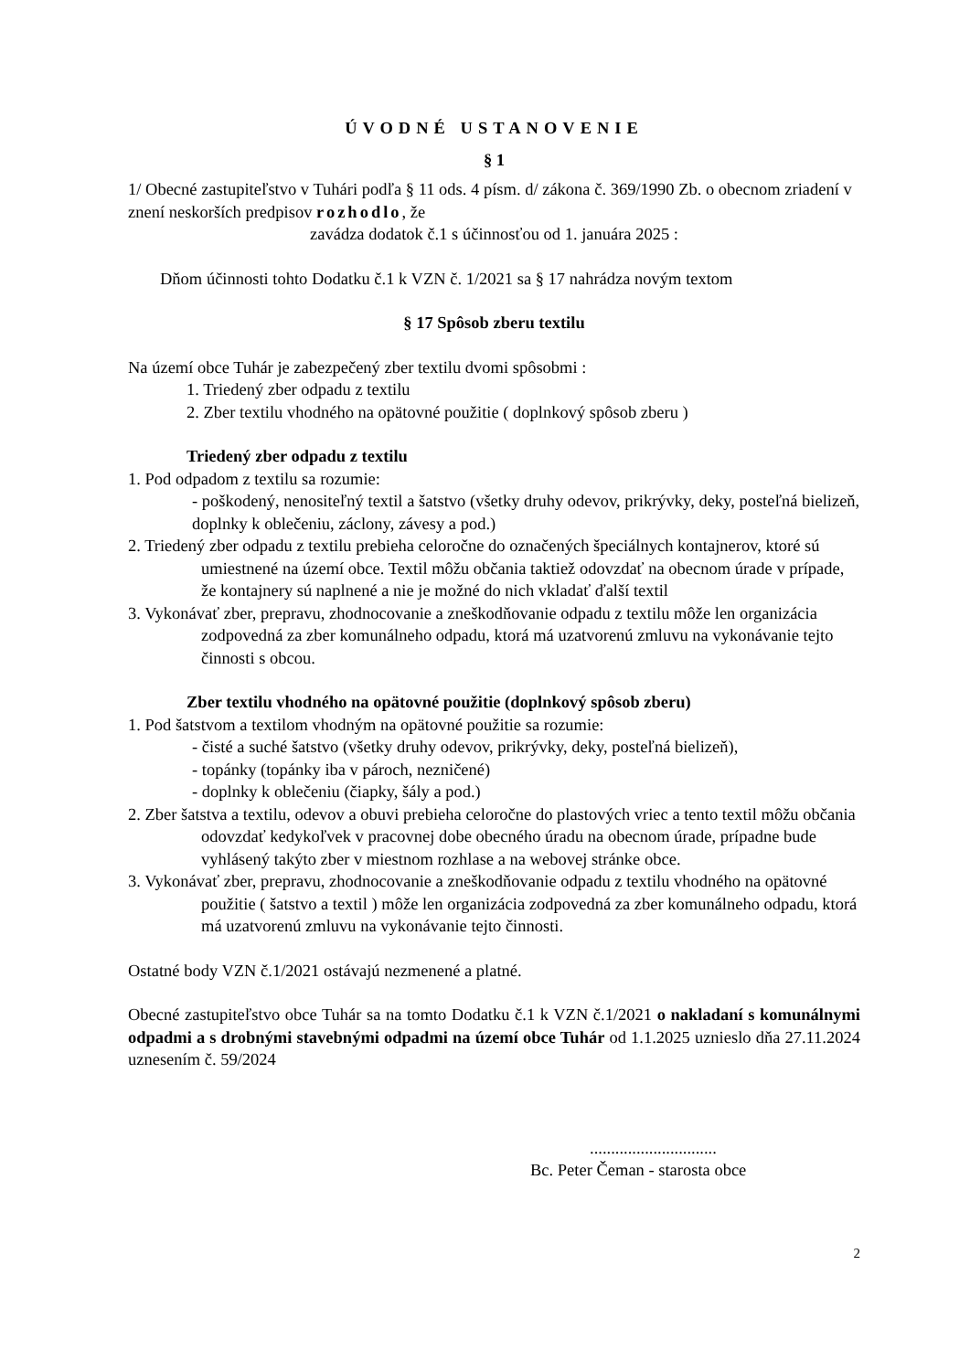ÚVODNÉ USTANOVENIE
§ 1
1/ Obecné zastupiteľstvo v Tuhári podľa § 11 ods. 4 písm. d/ zákona č. 369/1990 Zb. o obecnom zriadení v znení neskorších predpisov rozhodlo, že
zavádza dodatok č.1 s účinnosťou od 1. januára 2025 :
Dňom účinnosti tohto Dodatku č.1 k VZN č. 1/2021 sa § 17 nahrádza novým textom
§ 17 Spôsob zberu textilu
Na území obce Tuhár je zabezpečený zber textilu dvomi spôsobmi :
1. Triedený zber odpadu z textilu
2. Zber textilu vhodného na opätovné použitie ( doplnkový spôsob zberu )
Triedený zber odpadu z textilu
1. Pod odpadom z textilu sa rozumie:
- poškodený, nenositeľný textil a šatstvo (všetky druhy odevov, prikrývky, deky, posteľná bielizeň, doplnky k oblečeniu, záclony, závesy a pod.)
2. Triedený zber odpadu z textilu prebieha celoročne do označených špeciálnych kontajnerov, ktoré sú umiestnené na území obce. Textil môžu občania taktiež odovzdať na obecnom úrade v prípade, že kontajnery sú naplnené a nie je možné do nich vkladať ďalší textil
3. Vykonávať zber, prepravu, zhodnocovanie a zneškodňovanie odpadu z textilu môže len organizácia zodpovedná za zber komunálneho odpadu, ktorá má uzatvorenú zmluvu na vykonávanie tejto činnosti s obcou.
Zber textilu vhodného na opätovné použitie (doplnkový spôsob zberu)
1. Pod šatstvom a textilom vhodným na opätovné použitie sa rozumie:
- čisté a suché šatstvo (všetky druhy odevov, prikrývky, deky, posteľná bielizeň),
- topánky (topánky iba v pároch, nezničené)
- doplnky k oblečeniu (čiapky, šály a pod.)
2. Zber šatstva a textilu, odevov a obuvi prebieha celoročne do plastových vriec a tento textil môžu občania odovzdať kedykoľvek v pracovnej dobe obecného úradu na obecnom úrade, prípadne bude vyhlásený takýto zber v miestnom rozhlase a na webovej stránke obce.
3. Vykonávať zber, prepravu, zhodnocovanie a zneškodňovanie odpadu z textilu vhodného na opätovné použitie ( šatstvo a textil ) môže len organizácia zodpovedná za zber komunálneho odpadu, ktorá má uzatvorenú zmluvu na vykonávanie tejto činnosti.
Ostatné body VZN č.1/2021 ostávajú nezmenené a platné.
Obecné zastupiteľstvo obce Tuhár sa na tomto Dodatku č.1 k VZN č.1/2021 o nakladaní s komunálnymi odpadmi a s drobnými stavebnými odpadmi na území obce Tuhár od 1.1.2025 uznieslo dňa 27.11.2024 uznesením č. 59/2024
..............................
Bc. Peter Čeman - starosta obce
2